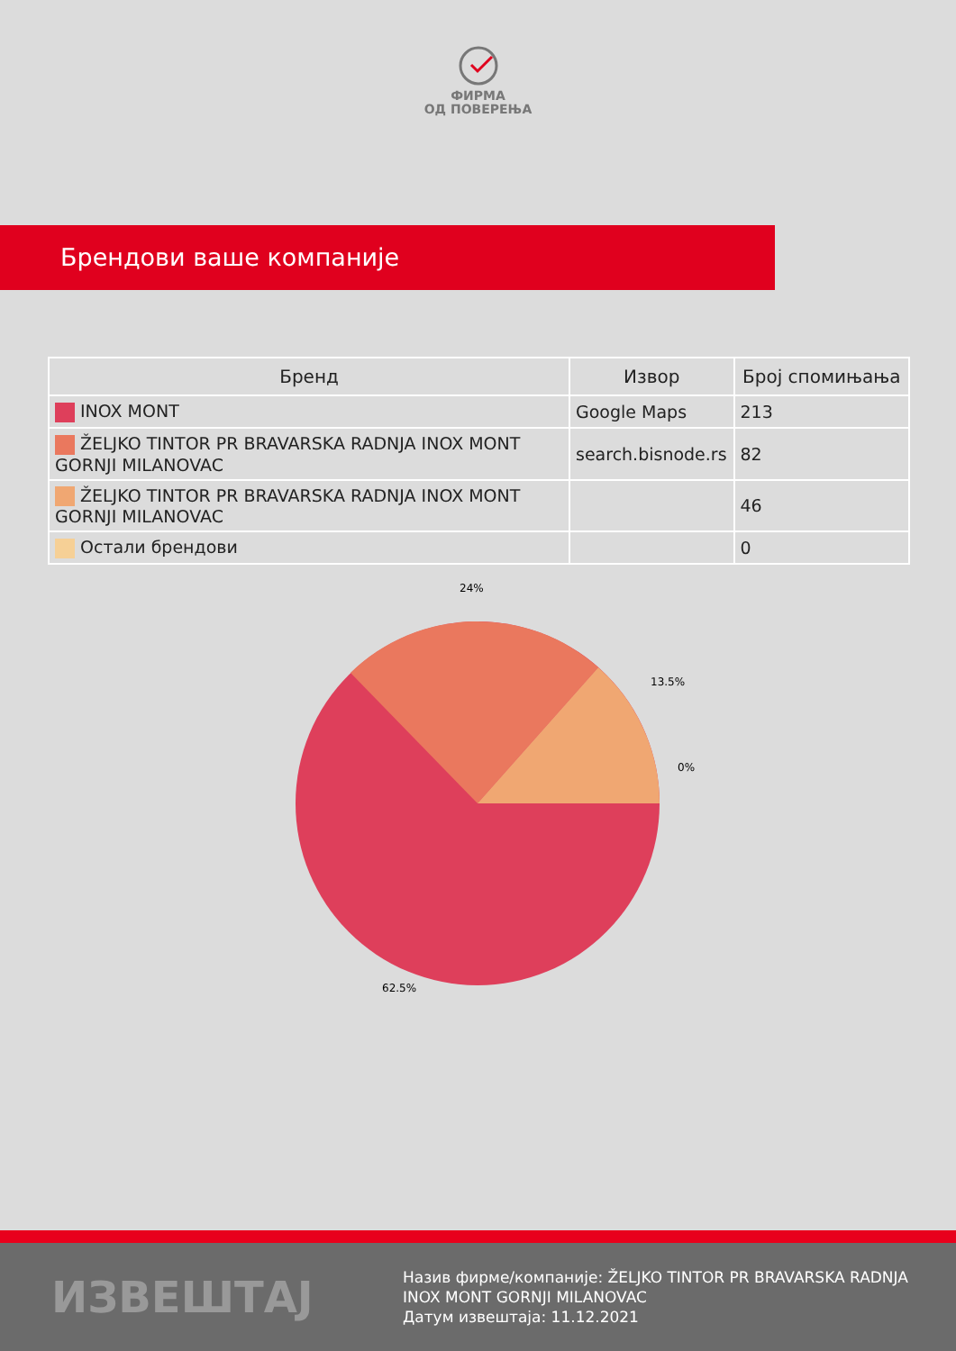ФИРМА
ОД ПОВЕРЕЊА
Брендови ваше компаније
| Бренд | Извор | Број спомињања |
| --- | --- | --- |
| INOX MONT | Google Maps | 213 |
| ŽELJKO TINTOR PR BRAVARSKA RADNJA INOX MONT GORNJI MILANOVAC | search.bisnode.rs | 82 |
| ŽELJKO TINTOR PR BRAVARSKA RADNJA INOX MONT GORNJI MILANOVAC | | 46 |
| Остали брендови | | 0 |
24%
13.5%
0%
62.5%
ИЗВЕШТАЈ
Назив фирме/компаније: ŽELJKO TINTOR PR BRAVARSKA RADNJA INOX MONT GORNJI MILANOVAC
Датум извештаја: 11.12.2021